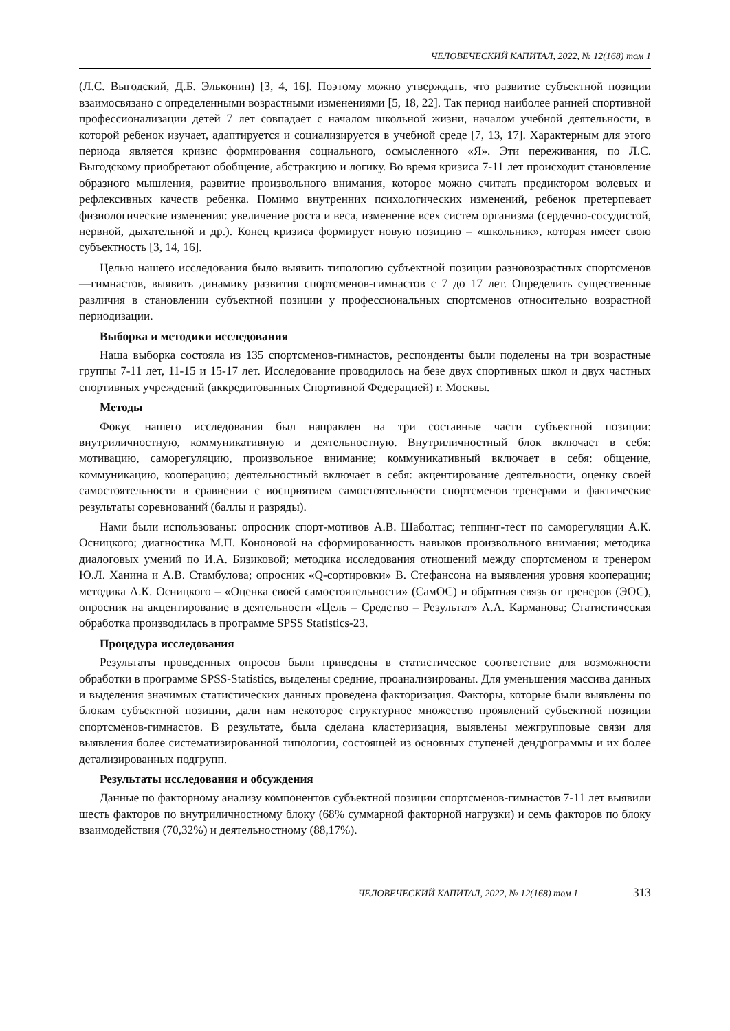ЧЕЛОВЕЧЕСКИЙ КАПИТАЛ, 2022, № 12(168) том 1
(Л.С. Выгодский, Д.Б. Эльконин) [3, 4, 16]. Поэтому можно утверждать, что развитие субъектной позиции взаимосвязано с определенными возрастными изменениями [5, 18, 22]. Так период наиболее ранней спортивной профессионализации детей 7 лет совпадает с началом школьной жизни, началом учебной деятельности, в которой ребенок изучает, адаптируется и социализируется в учебной среде [7, 13, 17]. Характерным для этого периода является кризис формирования социального, осмысленного «Я». Эти переживания, по Л.С. Выгодскому приобретают обобщение, абстракцию и логику. Во время кризиса 7-11 лет происходит становление образного мышления, развитие произвольного внимания, которое можно считать предиктором волевых и рефлексивных качеств ребенка. Помимо внутренних психологических изменений, ребенок претерпевает физиологические изменения: увеличение роста и веса, изменение всех систем организма (сердечно-сосудистой, нервной, дыхательной и др.). Конец кризиса формирует новую позицию – «школьник», которая имеет свою субъектность [3, 14, 16].
Целью нашего исследования было выявить типологию субъектной позиции разновозрастных спортсменов—гимнастов, выявить динамику развития спортсменов-гимнастов с 7 до 17 лет. Определить существенные различия в становлении субъектной позиции у профессиональных спортсменов относительно возрастной периодизации.
Выборка и методики исследования
Наша выборка состояла из 135 спортсменов-гимнастов, респонденты были поделены на три возрастные группы 7-11 лет, 11-15 и 15-17 лет. Исследование проводилось на безе двух спортивных школ и двух частных спортивных учреждений (аккредитованных Спортивной Федерацией) г. Москвы.
Методы
Фокус нашего исследования был направлен на три составные части субъектной позиции: внутриличностную, коммуникативную и деятельностную. Внутриличностный блок включает в себя: мотивацию, саморегуляцию, произвольное внимание; коммуникативный включает в себя: общение, коммуникацию, кооперацию; деятельностный включает в себя: акцентирование деятельности, оценку своей самостоятельности в сравнении с восприятием самостоятельности спортсменов тренерами и фактические результаты соревнований (баллы и разряды).
Нами были использованы: опросник спорт-мотивов А.В. Шаболтас; теппинг-тест по саморегуляции А.К. Осницкого; диагностика М.П. Кононовой на сформированность навыков произвольного внимания; методика диалоговых умений по И.А. Бизиковой; методика исследования отношений между спортсменом и тренером Ю.Л. Ханина и А.В. Стамбулова; опросник «Q-сортировки» В. Стефансона на выявления уровня кооперации; методика А.К. Осницкого – «Оценка своей самостоятельности» (СамОС) и обратная связь от тренеров (ЭОС), опросник на акцентирование в деятельности «Цель – Средство – Результат» А.А. Карманова; Статистическая обработка производилась в программе SPSS Statistics-23.
Процедура исследования
Результаты проведенных опросов были приведены в статистическое соответствие для возможности обработки в программе SPSS-Statistics, выделены средние, проанализированы. Для уменьшения массива данных и выделения значимых статистических данных проведена факторизация. Факторы, которые были выявлены по блокам субъектной позиции, дали нам некоторое структурное множество проявлений субъектной позиции спортсменов-гимнастов. В результате, была сделана кластеризация, выявлены межгрупповые связи для выявления более систематизированной типологии, состоящей из основных ступеней дендрограммы и их более детализированных подгрупп.
Результаты исследования и обсуждения
Данные по факторному анализу компонентов субъектной позиции спортсменов-гимнастов 7-11 лет выявили шесть факторов по внутриличностному блоку (68% суммарной факторной нагрузки) и семь факторов по блоку взаимодействия (70,32%) и деятельностному (88,17%).
ЧЕЛОВЕЧЕСКИЙ КАПИТАЛ, 2022, № 12(168) том 1 313